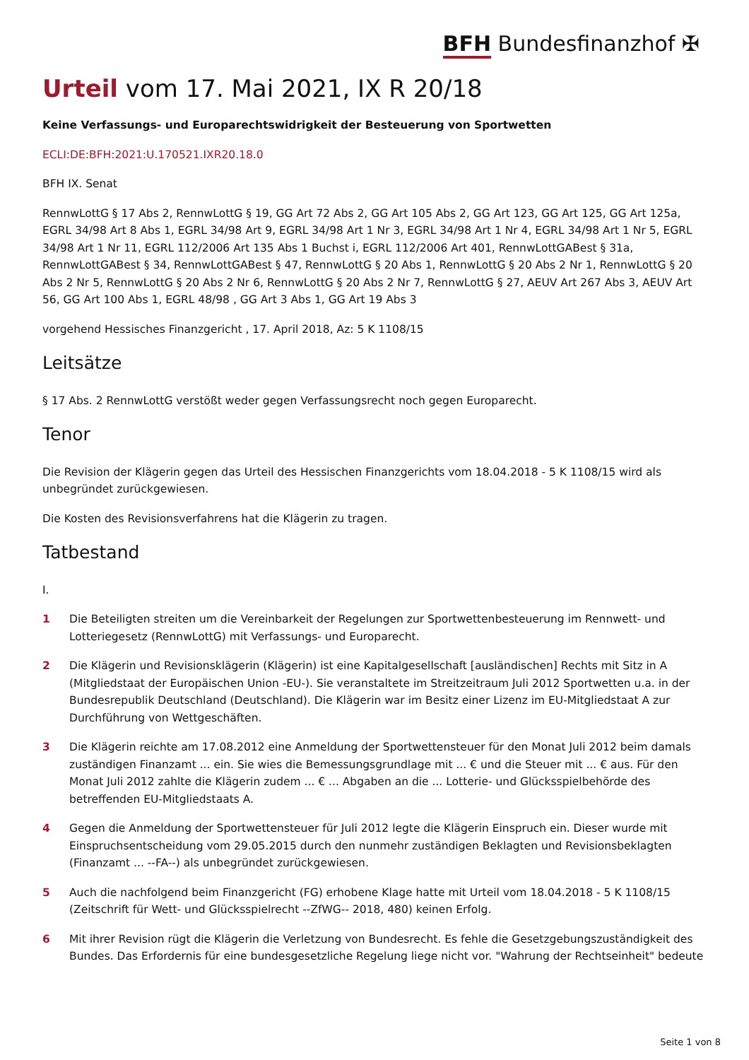BFH Bundesfinanzhof ✠
Urteil vom 17. Mai 2021, IX R 20/18
Keine Verfassungs- und Europarechtswidrigkeit der Besteuerung von Sportwetten
ECLI:DE:BFH:2021:U.170521.IXR20.18.0
BFH IX. Senat
RennwLottG § 17 Abs 2, RennwLottG § 19, GG Art 72 Abs 2, GG Art 105 Abs 2, GG Art 123, GG Art 125, GG Art 125a, EGRL 34/98 Art 8 Abs 1, EGRL 34/98 Art 9, EGRL 34/98 Art 1 Nr 3, EGRL 34/98 Art 1 Nr 4, EGRL 34/98 Art 1 Nr 5, EGRL 34/98 Art 1 Nr 11, EGRL 112/2006 Art 135 Abs 1 Buchst i, EGRL 112/2006 Art 401, RennwLottGABest § 31a, RennwLottGABest § 34, RennwLottGABest § 47, RennwLottG § 20 Abs 1, RennwLottG § 20 Abs 2 Nr 1, RennwLottG § 20 Abs 2 Nr 5, RennwLottG § 20 Abs 2 Nr 6, RennwLottG § 20 Abs 2 Nr 7, RennwLottG § 27, AEUV Art 267 Abs 3, AEUV Art 56, GG Art 100 Abs 1, EGRL 48/98 , GG Art 3 Abs 1, GG Art 19 Abs 3
vorgehend Hessisches Finanzgericht , 17. April 2018, Az: 5 K 1108/15
Leitsätze
§ 17 Abs. 2 RennwLottG verstößt weder gegen Verfassungsrecht noch gegen Europarecht.
Tenor
Die Revision der Klägerin gegen das Urteil des Hessischen Finanzgerichts vom 18.04.2018 - 5 K 1108/15 wird als unbegründet zurückgewiesen.
Die Kosten des Revisionsverfahrens hat die Klägerin zu tragen.
Tatbestand
I.
1 Die Beteiligten streiten um die Vereinbarkeit der Regelungen zur Sportwettenbesteuerung im Rennwett- und Lotteriegesetz (RennwLottG) mit Verfassungs- und Europarecht.
2 Die Klägerin und Revisionsklägerin (Klägerin) ist eine Kapitalgesellschaft [ausländischen] Rechts mit Sitz in A (Mitgliedstaat der Europäischen Union -EU-). Sie veranstaltete im Streitzeitraum Juli 2012 Sportwetten u.a. in der Bundesrepublik Deutschland (Deutschland). Die Klägerin war im Besitz einer Lizenz im EU-Mitgliedstaat A zur Durchführung von Wettgeschäften.
3 Die Klägerin reichte am 17.08.2012 eine Anmeldung der Sportwettensteuer für den Monat Juli 2012 beim damals zuständigen Finanzamt ... ein. Sie wies die Bemessungsgrundlage mit ... € und die Steuer mit ... € aus. Für den Monat Juli 2012 zahlte die Klägerin zudem ... € ... Abgaben an die ... Lotterie- und Glücksspielbehörde des betreffenden EU-Mitgliedstaats A.
4 Gegen die Anmeldung der Sportwettensteuer für Juli 2012 legte die Klägerin Einspruch ein. Dieser wurde mit Einspruchsentscheidung vom 29.05.2015 durch den nunmehr zuständigen Beklagten und Revisionsbeklagten (Finanzamt ... --FA--) als unbegründet zurückgewiesen.
5 Auch die nachfolgend beim Finanzgericht (FG) erhobene Klage hatte mit Urteil vom 18.04.2018 - 5 K 1108/15 (Zeitschrift für Wett- und Glücksspielrecht --ZfWG-- 2018, 480) keinen Erfolg.
6 Mit ihrer Revision rügt die Klägerin die Verletzung von Bundesrecht. Es fehle die Gesetzgebungszuständigkeit des Bundes. Das Erfordernis für eine bundesgesetzliche Regelung liege nicht vor. "Wahrung der Rechtseinheit" bedeute
Seite 1 von 8